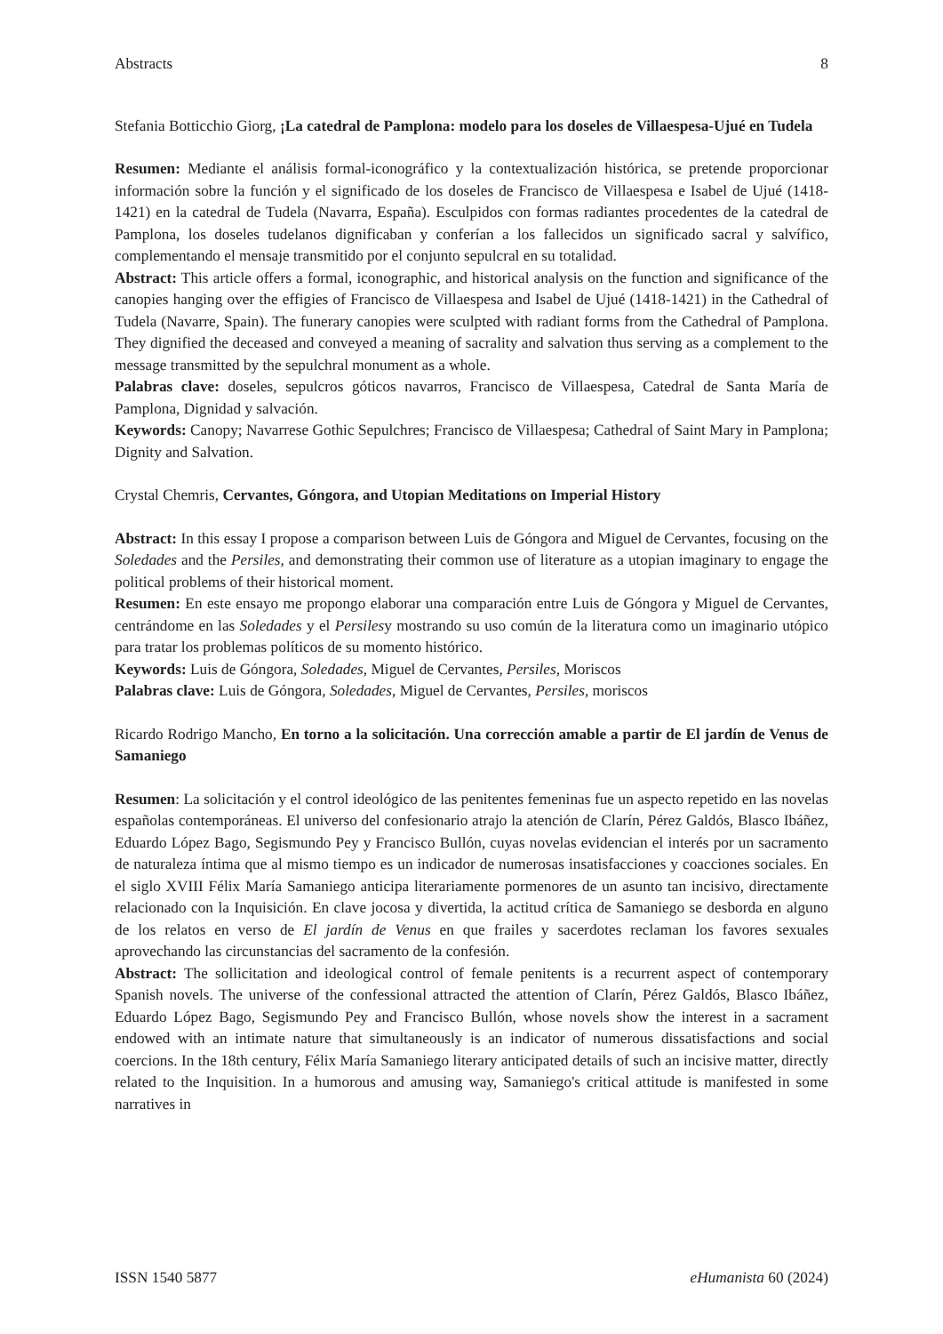Abstracts 8
Stefania Botticchio Giorg, ¡La catedral de Pamplona: modelo para los doseles de Villaespesa-Ujué en Tudela
Resumen: Mediante el análisis formal-iconográfico y la contextualización histórica, se pretende proporcionar información sobre la función y el significado de los doseles de Francisco de Villaespesa e Isabel de Ujué (1418-1421) en la catedral de Tudela (Navarra, España). Esculpidos con formas radiantes procedentes de la catedral de Pamplona, los doseles tudelanos dignificaban y conferían a los fallecidos un significado sacral y salvífico, complementando el mensaje transmitido por el conjunto sepulcral en su totalidad.
Abstract: This article offers a formal, iconographic, and historical analysis on the function and significance of the canopies hanging over the effigies of Francisco de Villaespesa and Isabel de Ujué (1418-1421) in the Cathedral of Tudela (Navarre, Spain). The funerary canopies were sculpted with radiant forms from the Cathedral of Pamplona. They dignified the deceased and conveyed a meaning of sacrality and salvation thus serving as a complement to the message transmitted by the sepulchral monument as a whole.
Palabras clave: doseles, sepulcros góticos navarros, Francisco de Villaespesa, Catedral de Santa María de Pamplona, Dignidad y salvación.
Keywords: Canopy; Navarrese Gothic Sepulchres; Francisco de Villaespesa; Cathedral of Saint Mary in Pamplona; Dignity and Salvation.
Crystal Chemris, Cervantes, Góngora, and Utopian Meditations on Imperial History
Abstract: In this essay I propose a comparison between Luis de Góngora and Miguel de Cervantes, focusing on the Soledades and the Persiles, and demonstrating their common use of literature as a utopian imaginary to engage the political problems of their historical moment.
Resumen: En este ensayo me propongo elaborar una comparación entre Luis de Góngora y Miguel de Cervantes, centrándome en las Soledades y el Persilesy mostrando su uso común de la literatura como un imaginario utópico para tratar los problemas políticos de su momento histórico.
Keywords: Luis de Góngora, Soledades, Miguel de Cervantes, Persiles, Moriscos
Palabras clave: Luis de Góngora, Soledades, Miguel de Cervantes, Persiles, moriscos
Ricardo Rodrigo Mancho, En torno a la solicitación. Una corrección amable a partir de El jardín de Venus de Samaniego
Resumen: La solicitación y el control ideológico de las penitentes femeninas fue un aspecto repetido en las novelas españolas contemporáneas. El universo del confesionario atrajo la atención de Clarín, Pérez Galdós, Blasco Ibáñez, Eduardo López Bago, Segismundo Pey y Francisco Bullón, cuyas novelas evidencian el interés por un sacramento de naturaleza íntima que al mismo tiempo es un indicador de numerosas insatisfacciones y coacciones sociales. En el siglo XVIII Félix María Samaniego anticipa literariamente pormenores de un asunto tan incisivo, directamente relacionado con la Inquisición. En clave jocosa y divertida, la actitud crítica de Samaniego se desborda en alguno de los relatos en verso de El jardín de Venus en que frailes y sacerdotes reclaman los favores sexuales aprovechando las circunstancias del sacramento de la confesión.
Abstract: The sollicitation and ideological control of female penitents is a recurrent aspect of contemporary Spanish novels. The universe of the confessional attracted the attention of Clarín, Pérez Galdós, Blasco Ibáñez, Eduardo López Bago, Segismundo Pey and Francisco Bullón, whose novels show the interest in a sacrament endowed with an intimate nature that simultaneously is an indicator of numerous dissatisfactions and social coercions. In the 18th century, Félix María Samaniego literary anticipated details of such an incisive matter, directly related to the Inquisition. In a humorous and amusing way, Samaniego's critical attitude is manifested in some narratives in
ISSN 1540 5877 eHumanista 60 (2024)